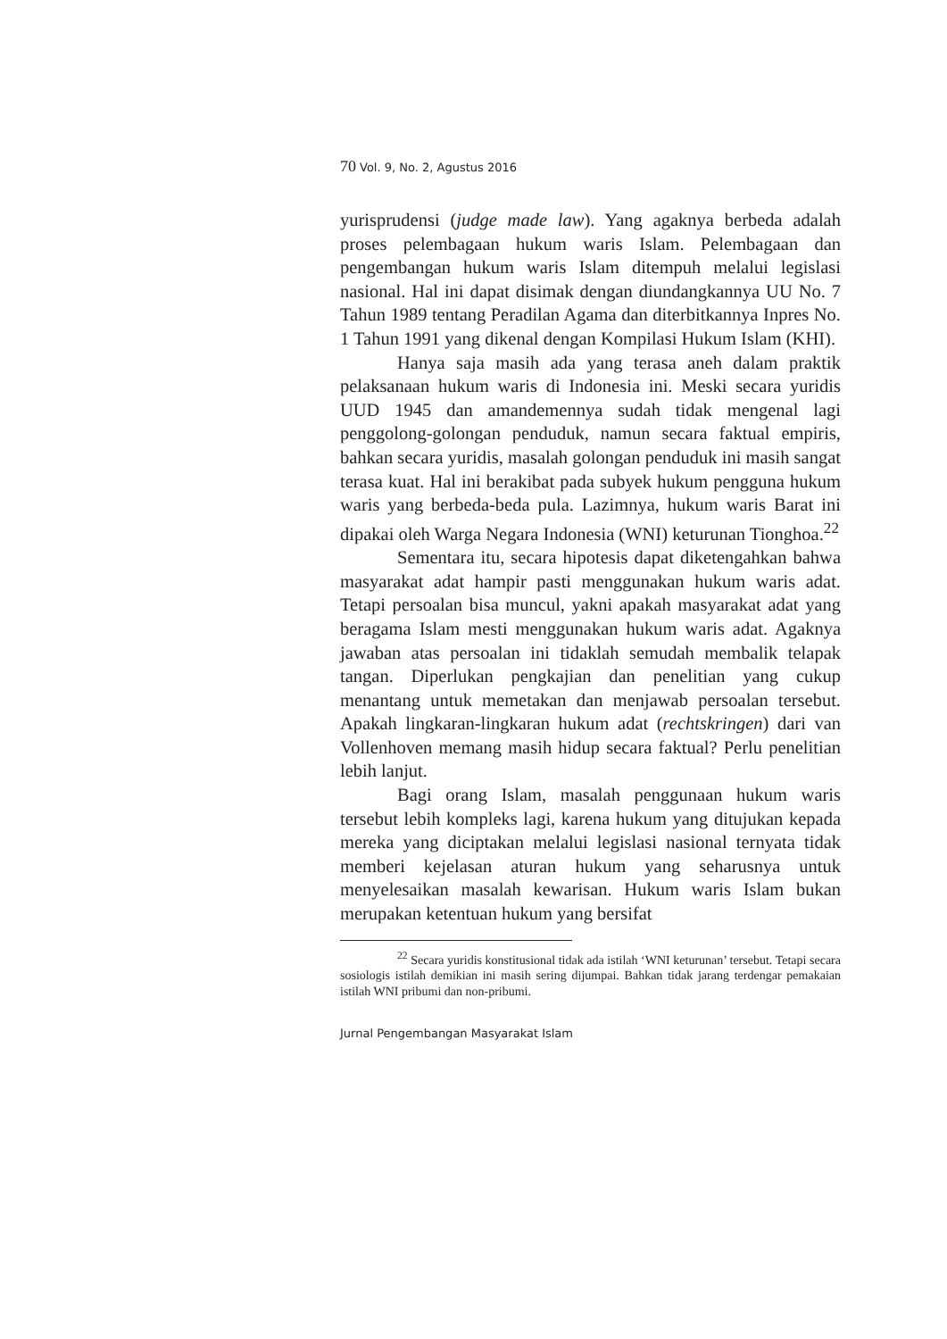70 Vol. 9, No. 2, Agustus 2016
yurisprudensi (judge made law). Yang agaknya berbeda adalah proses pelembagaan hukum waris Islam. Pelembagaan dan pengembangan hukum waris Islam ditempuh melalui legislasi nasional. Hal ini dapat disimak dengan diundangkannya UU No. 7 Tahun 1989 tentang Peradilan Agama dan diterbitkannya Inpres No. 1 Tahun 1991 yang dikenal dengan Kompilasi Hukum Islam (KHI).
Hanya saja masih ada yang terasa aneh dalam praktik pelaksanaan hukum waris di Indonesia ini. Meski secara yuridis UUD 1945 dan amandemennya sudah tidak mengenal lagi penggolong-golongan penduduk, namun secara faktual empiris, bahkan secara yuridis, masalah golongan penduduk ini masih sangat terasa kuat. Hal ini berakibat pada subyek hukum pengguna hukum waris yang berbeda-beda pula. Lazimnya, hukum waris Barat ini dipakai oleh Warga Negara Indonesia (WNI) keturunan Tionghoa.<sup>22</sup>
Sementara itu, secara hipotesis dapat diketengahkan bahwa masyarakat adat hampir pasti menggunakan hukum waris adat. Tetapi persoalan bisa muncul, yakni apakah masyarakat adat yang beragama Islam mesti menggunakan hukum waris adat. Agaknya jawaban atas persoalan ini tidaklah semudah membalik telapak tangan. Diperlukan pengkajian dan penelitian yang cukup menantang untuk memetakan dan menjawab persoalan tersebut. Apakah lingkaran-lingkaran hukum adat (rechtskringen) dari van Vollenhoven memang masih hidup secara faktual? Perlu penelitian lebih lanjut.
Bagi orang Islam, masalah penggunaan hukum waris tersebut lebih kompleks lagi, karena hukum yang ditujukan kepada mereka yang diciptakan melalui legislasi nasional ternyata tidak memberi kejelasan aturan hukum yang seharusnya untuk menyelesaikan masalah kewarisan. Hukum waris Islam bukan merupakan ketentuan hukum yang bersifat
<sup>22</sup> Secara yuridis konstitusional tidak ada istilah ‘WNI keturunan’ tersebut. Tetapi secara sosiologis istilah demikian ini masih sering dijumpai. Bahkan tidak jarang terdengar pemakaian istilah WNI pribumi dan non-pribumi.
Jurnal Pengembangan Masyarakat Islam